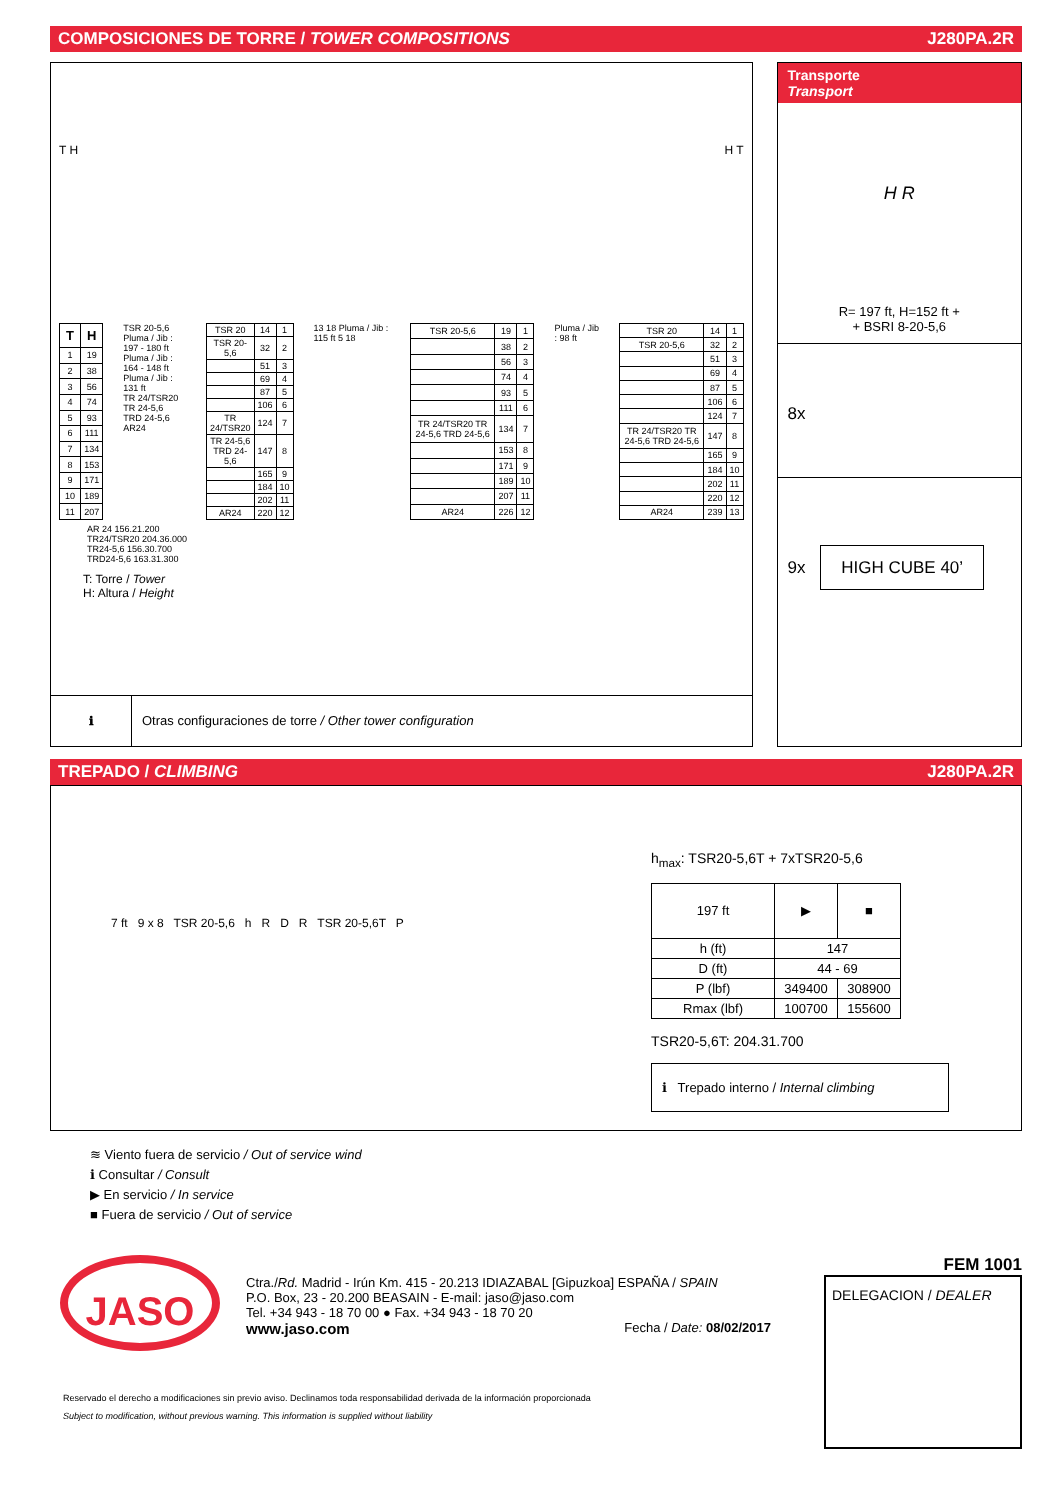COMPOSICIONES DE TORRE / TOWER COMPOSITIONS J280PA.2R
T H H T
| T | H |
| --- | --- |
| 1 | 19 |
| 2 | 38 |
| 3 | 56 |
| 4 | 74 |
| 5 | 93 |
| 6 | 111 |
| 7 | 134 |
| 8 | 153 |
| 9 | 171 |
| 10 | 189 |
| 11 | 207 |
TSR 20-5,6
Pluma / Jib : 197 - 180 ft
Pluma / Jib : 164 - 148 ft
Pluma / Jib : 131 ft
TR 24/TSR20
TR 24-5,6
TRD 24-5,6
AR24
| TSR 20 | 14 | 1 |
| TSR 20-5,6 | 32 | 2 |
| | 51 | 3 |
| | 69 | 4 |
| | 87 | 5 |
| | 106 | 6 |
| TR 24/TSR20 | 124 | 7 |
| TR 24-5,6 TRD 24-5,6 | 147 | 8 |
| | 165 | 9 |
| | 184 | 10 |
| | 202 | 11 |
| AR24 | 220 | 12 |
13 18 Pluma / Jib : 115 ft 5 18
| TSR 20-5,6 | 19 | 1 |
| | 38 | 2 |
| | 56 | 3 |
| | 74 | 4 |
| | 93 | 5 |
| | 111 | 6 |
| TR 24/TSR20 TR 24-5,6 TRD 24-5,6 | 134 | 7 |
| | 153 | 8 |
| | 171 | 9 |
| | 189 | 10 |
| | 207 | 11 |
| AR24 | 226 | 12 |
Pluma / Jib : 98 ft
| TSR 20 | 14 | 1 |
| TSR 20-5,6 | 32 | 2 |
| | 51 | 3 |
| | 69 | 4 |
| | 87 | 5 |
| | 106 | 6 |
| | 124 | 7 |
| TR 24/TSR20 TR 24-5,6 TRD 24-5,6 | 147 | 8 |
| | 165 | 9 |
| | 184 | 10 |
| | 202 | 11 |
| | 220 | 12 |
| AR24 | 239 | 13 |
AR 24 156.21.200
TR24/TSR20 204.36.000
TR24-5,6 156.30.700
TRD24-5,6 163.31.300
T: Torre / Tower
H: Altura / Height
ℹ Otras configuraciones de torre / Other tower configuration
Transporte
Transport
H R
R= 197 ft, H=152 ft +
+ BSRI 8-20-5,6
8x
9x HIGH CUBE 40’
TREPADO / CLIMBING J280PA.2R
7 ft 9 x 8 TSR 20-5,6 h R D R TSR 20-5,6T P
h<sub>max</sub>: TSR20-5,6T + 7xTSR20-5,6
| 197 ft | ▶ | ■ |
| h (ft) | 147 | |
| D (ft) | 44 - 69 | |
| P (lbf) | 349400 | 308900 |
| Rmax (lbf) | 100700 | 155600 |
TSR20-5,6T: 204.31.700
ℹ Trepado interno / Internal climbing
≋ Viento fuera de servicio / Out of service wind
ℹ Consultar / Consult
▶ En servicio / In service
■ Fuera de servicio / Out of service
JASO
Ctra./Rd. Madrid - Irún Km. 415 - 20.213 IDIAZABAL [Gipuzkoa] ESPAÑA / SPAIN
P.O. Box, 23 - 20.200 BEASAIN - E-mail: jaso@jaso.com
Tel. +34 943 - 18 70 00 ● Fax. +34 943 - 18 70 20
www.jaso.com Fecha / Date: 08/02/2017
FEM 1001
DELEGACION / DEALER
Reservado el derecho a modificaciones sin previo aviso. Declinamos toda responsabilidad derivada de la información proporcionada
Subject to modification, without previous warning. This information is supplied without liability